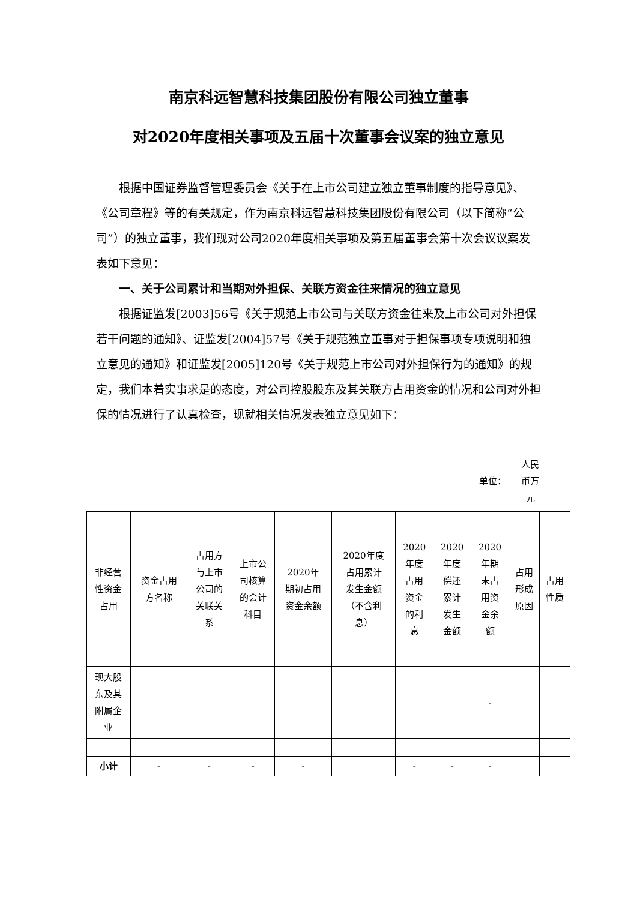南京科远智慧科技集团股份有限公司独立董事
对2020年度相关事项及五届十次董事会议案的独立意见
根据中国证券监督管理委员会《关于在上市公司建立独立董事制度的指导意见》、《公司章程》等的有关规定，作为南京科远智慧科技集团股份有限公司（以下简称“公司”）的独立董事，我们现对公司2020年度相关事项及第五届董事会第十次会议议案发表如下意见：
一、关于公司累计和当期对外担保、关联方资金往来情况的独立意见
根据证监发[2003]56号《关于规范上市公司与关联方资金往来及上市公司对外担保若干问题的通知》、证监发[2004]57号《关于规范独立董事对于担保事项专项说明和独立意见的通知》和证监发[2005]120号《关于规范上市公司对外担保行为的通知》的规定，我们本着实事求是的态度，对公司控股股东及其关联方占用资金的情况和公司对外担保的情况进行了认真检查，现就相关情况发表独立意见如下：
单位： 人民币万元
| 非经营 性资金 占用 | 资金占用 方名称 | 占用方 与上市 公司的 关联关 系 | 上市公 司核算 的会计 科目 | 2020年 期初占用 资金余额 | 2020年度 占用累计 发生金额 （不含利 息） | 2020 年度 占用 资金 的利 息 | 2020 年度 偿还 累计 发生 金额 | 2020 年期 末占 用资 金余 额 | 占用 形成 原因 | 占用 性质 |
| --- | --- | --- | --- | --- | --- | --- | --- | --- | --- | --- |
| 现大股 东及其 附属企 业 | | | | | | | | - | | |
| 小计 | - | - | - | - | | - | - | - | | |